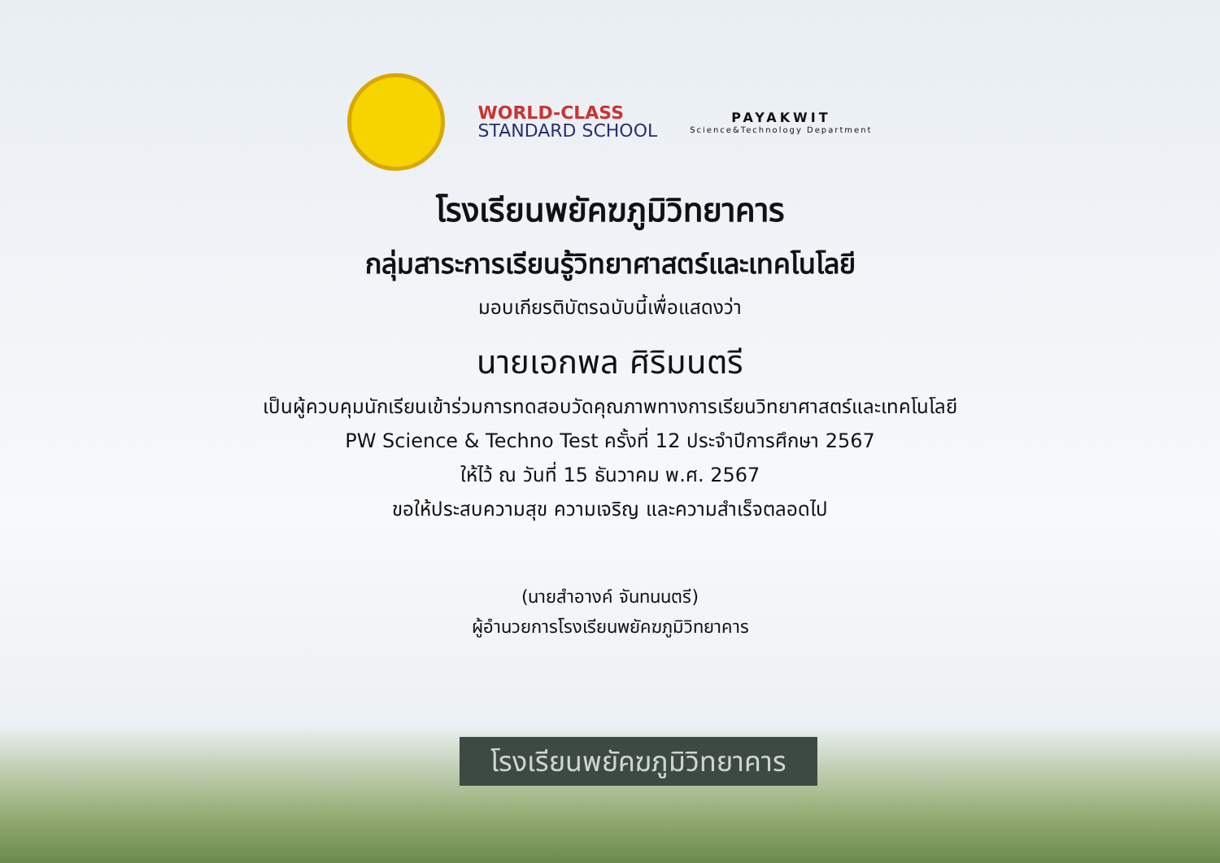WORLD-CLASS
STANDARD SCHOOL
PAYAKWIT
Science&Technology Department
โรงเรียนพยัคฆภูมิวิทยาคาร
กลุ่มสาระการเรียนรู้วิทยาศาสตร์และเทคโนโลยี
มอบเกียรติบัตรฉบับนี้เพื่อแสดงว่า
นายเอกพล ศิริมนตรี
เป็นผู้ควบคุมนักเรียนเข้าร่วมการทดสอบวัดคุณภาพทางการเรียนวิทยาศาสตร์และเทคโนโลยี
PW Science & Techno Test ครั้งที่ 12 ประจำปีการศึกษา 2567
ให้ไว้ ณ วันที่ 15 ธันวาคม พ.ศ. 2567
ขอให้ประสบความสุข ความเจริญ และความสำเร็จตลอดไป
(นายสำอางค์ จันทนนตรี)
ผู้อำนวยการโรงเรียนพยัคฆภูมิวิทยาคาร
โรงเรียนพยัคฆภูมิวิทยาคาร